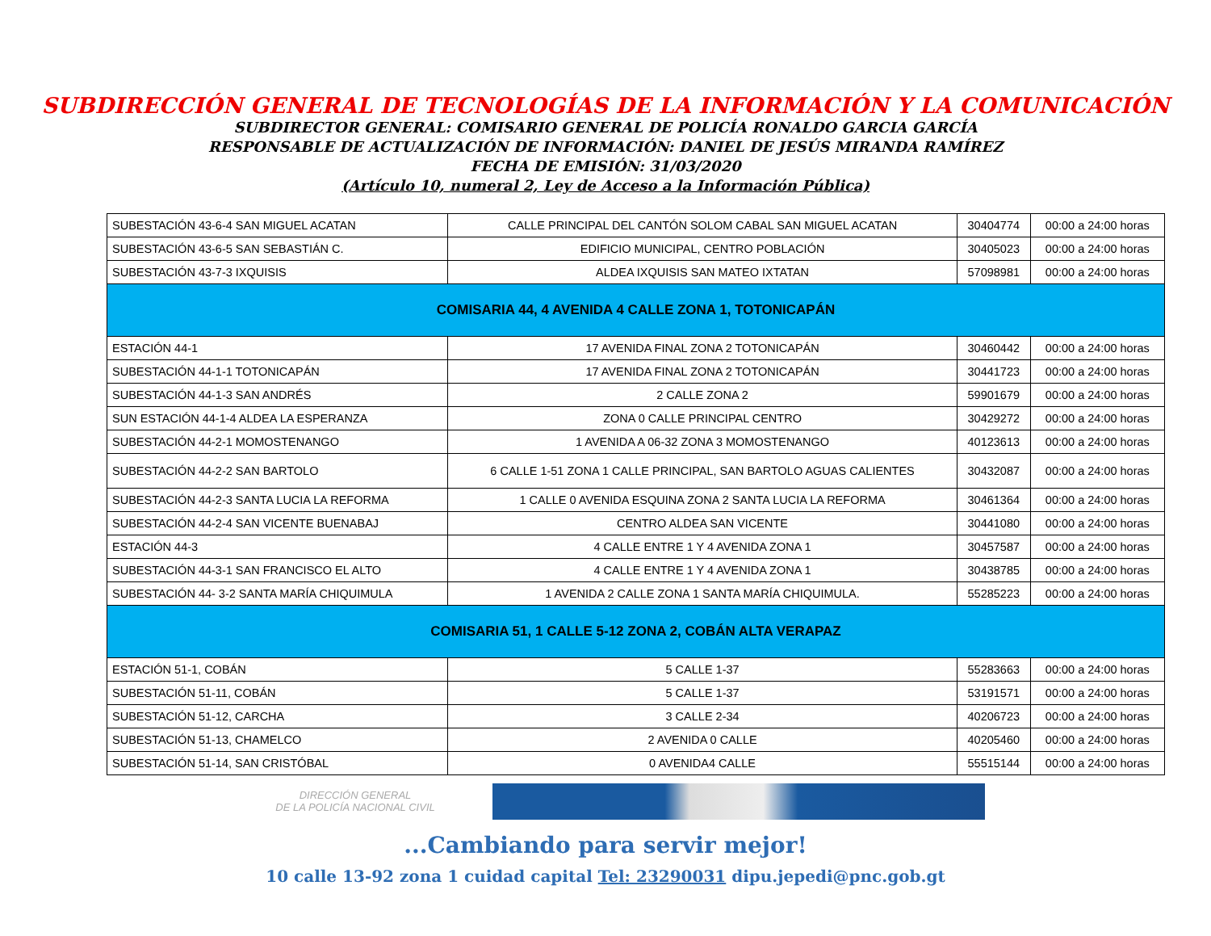SUBDIRECCIÓN GENERAL DE TECNOLOGÍAS DE LA INFORMACIÓN Y LA COMUNICACIÓN
SUBDIRECTOR GENERAL: COMISARIO GENERAL DE POLICÍA RONALDO GARCIA GARCÍA
RESPONSABLE DE ACTUALIZACIÓN DE INFORMACIÓN: DANIEL DE JESÚS MIRANDA RAMÍREZ
FECHA DE EMISIÓN: 31/03/2020
(Artículo 10, numeral 2, Ley de Acceso a la Información Pública)
| SUBESTACIÓN 43-6-4 SAN MIGUEL ACATAN | CALLE PRINCIPAL DEL CANTÓN SOLOM CABAL SAN MIGUEL ACATAN | 30404774 | 00:00 a 24:00 horas |
| SUBESTACIÓN 43-6-5 SAN SEBASTIÁN C. | EDIFICIO MUNICIPAL, CENTRO POBLACIÓN | 30405023 | 00:00 a 24:00 horas |
| SUBESTACIÓN 43-7-3 IXQUISIS | ALDEA IXQUISIS SAN MATEO IXTATAN | 57098981 | 00:00 a 24:00 horas |
| COMISARIA 44, 4 AVENIDA 4 CALLE ZONA 1, TOTONICAPÁN | | | |
| ESTACIÓN 44-1 | 17 AVENIDA FINAL ZONA 2 TOTONICAPÁN | 30460442 | 00:00 a 24:00 horas |
| SUBESTACIÓN 44-1-1 TOTONICAPÁN | 17 AVENIDA FINAL ZONA 2 TOTONICAPÁN | 30441723 | 00:00 a 24:00 horas |
| SUBESTACIÓN 44-1-3 SAN ANDRÉS | 2 CALLE ZONA 2 | 59901679 | 00:00 a 24:00 horas |
| SUN ESTACIÓN 44-1-4 ALDEA LA ESPERANZA | ZONA 0 CALLE PRINCIPAL CENTRO | 30429272 | 00:00 a 24:00 horas |
| SUBESTACIÓN 44-2-1 MOMOSTENANGO | 1 AVENIDA A 06-32 ZONA 3 MOMOSTENANGO | 40123613 | 00:00 a 24:00 horas |
| SUBESTACIÓN 44-2-2 SAN BARTOLO | 6 CALLE 1-51 ZONA 1 CALLE PRINCIPAL, SAN BARTOLO AGUAS CALIENTES | 30432087 | 00:00 a 24:00 horas |
| SUBESTACIÓN 44-2-3 SANTA LUCIA LA REFORMA | 1 CALLE 0 AVENIDA ESQUINA ZONA 2 SANTA LUCIA LA REFORMA | 30461364 | 00:00 a 24:00 horas |
| SUBESTACIÓN 44-2-4 SAN VICENTE BUENABAJ | CENTRO ALDEA SAN VICENTE | 30441080 | 00:00 a 24:00 horas |
| ESTACIÓN 44-3 | 4 CALLE ENTRE 1 Y 4 AVENIDA ZONA 1 | 30457587 | 00:00 a 24:00 horas |
| SUBESTACIÓN 44-3-1 SAN FRANCISCO EL ALTO | 4 CALLE ENTRE 1 Y 4 AVENIDA ZONA 1 | 30438785 | 00:00 a 24:00 horas |
| SUBESTACIÓN 44- 3-2 SANTA MARÍA CHIQUIMULA | 1 AVENIDA 2 CALLE ZONA 1 SANTA MARÍA CHIQUIMULA. | 55285223 | 00:00 a 24:00 horas |
| COMISARIA 51, 1 CALLE 5-12 ZONA 2, COBÁN ALTA VERAPAZ | | | |
| ESTACIÓN 51-1, COBÁN | 5 CALLE 1-37 | 55283663 | 00:00 a 24:00 horas |
| SUBESTACIÓN 51-11, COBÁN | 5 CALLE 1-37 | 53191571 | 00:00 a 24:00 horas |
| SUBESTACIÓN 51-12, CARCHA | 3 CALLE 2-34 | 40206723 | 00:00 a 24:00 horas |
| SUBESTACIÓN 51-13, CHAMELCO | 2 AVENIDA 0 CALLE | 40205460 | 00:00 a 24:00 horas |
| SUBESTACIÓN 51-14, SAN CRISTÓBAL | 0 AVENIDA4 CALLE | 55515144 | 00:00 a 24:00 horas |
DIRECCIÓN GENERAL
DE LA POLICÍA NACIONAL CIVIL
...Cambiando para servir mejor!
10 calle 13-92 zona 1 cuidad capital Tel: 23290031 dipu.jepedi@pnc.gob.gt